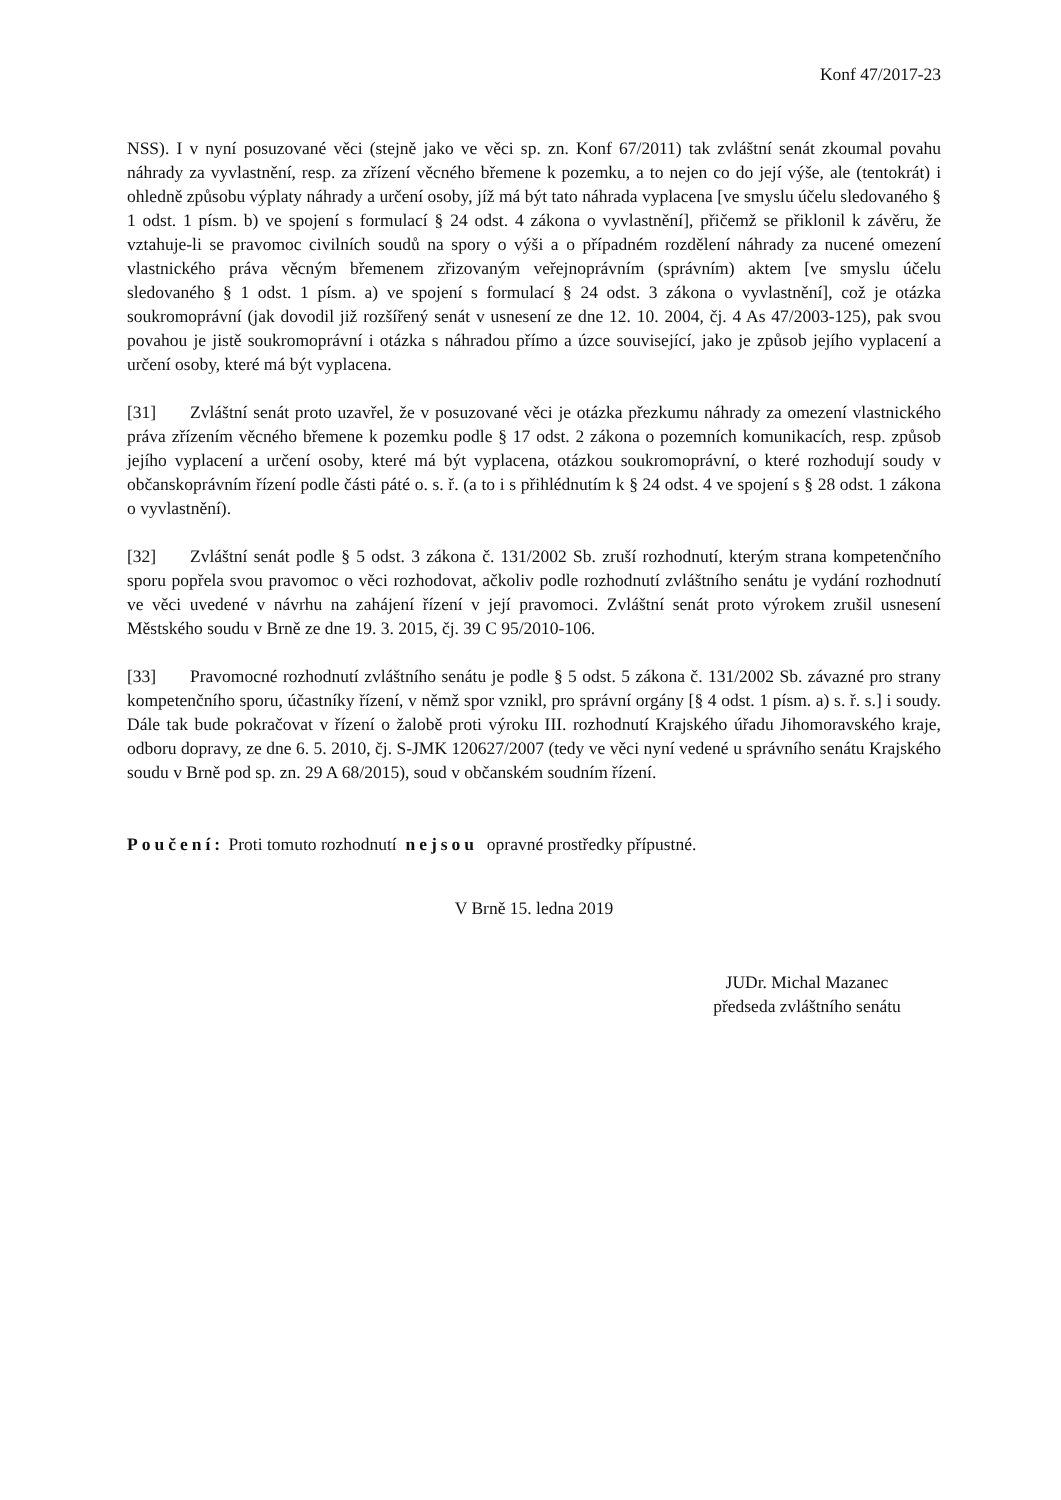Konf 47/2017-23
NSS). I v nyní posuzované věci (stejně jako ve věci sp. zn. Konf 67/2011) tak zvláštní senát zkoumal povahu náhrady za vyvlastnění, resp. za zřízení věcného břemene k pozemku, a to nejen co do její výše, ale (tentokrát) i ohledně způsobu výplaty náhrady a určení osoby, jíž má být tato náhrada vyplacena [ve smyslu účelu sledovaného § 1 odst. 1 písm. b) ve spojení s formulací § 24 odst. 4 zákona o vyvlastnění], přičemž se přiklonil k závěru, že vztahuje-li se pravomoc civilních soudů na spory o výši a o případném rozdělení náhrady za nucené omezení vlastnického práva věcným břemenem zřizovaným veřejnoprávním (správním) aktem [ve smyslu účelu sledovaného § 1 odst. 1 písm. a) ve spojení s formulací § 24 odst. 3 zákona o vyvlastnění], což je otázka soukromoprávní (jak dovodil již rozšířený senát v usnesení ze dne 12. 10. 2004, čj. 4 As 47/2003-125), pak svou povahou je jistě soukromoprávní i otázka s náhradou přímo a úzce související, jako je způsob jejího vyplacení a určení osoby, které má být vyplacena.
[31] Zvláštní senát proto uzavřel, že v posuzované věci je otázka přezkumu náhrady za omezení vlastnického práva zřízením věcného břemene k pozemku podle § 17 odst. 2 zákona o pozemních komunikacích, resp. způsob jejího vyplacení a určení osoby, které má být vyplacena, otázkou soukromoprávní, o které rozhodují soudy v občanskoprávním řízení podle části páté o. s. ř. (a to i s přihlédnutím k § 24 odst. 4 ve spojení s § 28 odst. 1 zákona o vyvlastnění).
[32] Zvláštní senát podle § 5 odst. 3 zákona č. 131/2002 Sb. zruší rozhodnutí, kterým strana kompetenčního sporu popřela svou pravomoc o věci rozhodovat, ačkoliv podle rozhodnutí zvláštního senátu je vydání rozhodnutí ve věci uvedené v návrhu na zahájení řízení v její pravomoci. Zvláštní senát proto výrokem zrušil usnesení Městského soudu v Brně ze dne 19. 3. 2015, čj. 39 C 95/2010-106.
[33] Pravomocné rozhodnutí zvláštního senátu je podle § 5 odst. 5 zákona č. 131/2002 Sb. závazné pro strany kompetenčního sporu, účastníky řízení, v němž spor vznikl, pro správní orgány [§ 4 odst. 1 písm. a) s. ř. s.] i soudy. Dále tak bude pokračovat v řízení o žalobě proti výroku III. rozhodnutí Krajského úřadu Jihomoravského kraje, odboru dopravy, ze dne 6. 5. 2010, čj. S-JMK 120627/2007 (tedy ve věci nyní vedené u správního senátu Krajského soudu v Brně pod sp. zn. 29 A 68/2015), soud v občanském soudním řízení.
Poučení: Proti tomuto rozhodnutí nejsou opravné prostředky přípustné.
V Brně 15. ledna 2019
JUDr. Michal Mazanec
předseda zvláštního senátu